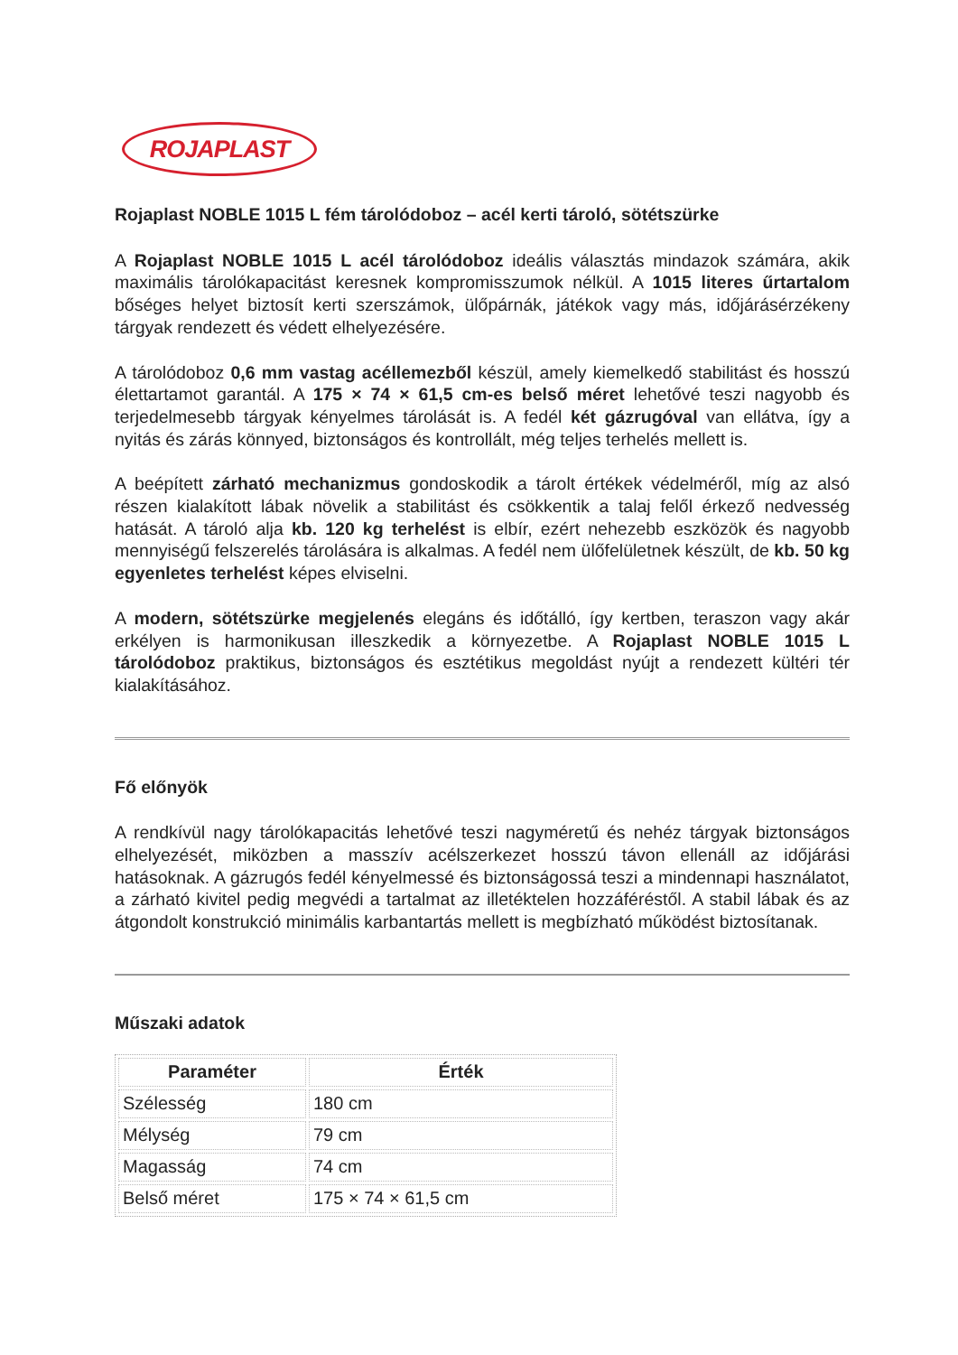ROJAPLAST
Rojaplast NOBLE 1015 L fém tárolódoboz – acél kerti tároló, sötétszürke
A Rojaplast NOBLE 1015 L acél tárolódoboz ideális választás mindazok számára, akik maximális tárolókapacitást keresnek kompromisszumok nélkül. A 1015 literes űrtartalom bőséges helyet biztosít kerti szerszámok, ülőpárnák, játékok vagy más, időjárásérzékeny tárgyak rendezett és védett elhelyezésére.
A tárolódoboz 0,6 mm vastag acéllemezből készül, amely kiemelkedő stabilitást és hosszú élettartamot garantál. A 175 × 74 × 61,5 cm-es belső méret lehetővé teszi nagyobb és terjedelmesebb tárgyak kényelmes tárolását is. A fedél két gázrugóval van ellátva, így a nyitás és zárás könnyed, biztonságos és kontrollált, még teljes terhelés mellett is.
A beépített zárható mechanizmus gondoskodik a tárolt értékek védelméről, míg az alsó részen kialakított lábak növelik a stabilitást és csökkentik a talaj felől érkező nedvesség hatását. A tároló alja kb. 120 kg terhelést is elbír, ezért nehezebb eszközök és nagyobb mennyiségű felszerelés tárolására is alkalmas. A fedél nem ülőfelületnek készült, de kb. 50 kg egyenletes terhelést képes elviselni.
A modern, sötétszürke megjelenés elegáns és időtálló, így kertben, teraszon vagy akár erkélyen is harmonikusan illeszkedik a környezetbe. A Rojaplast NOBLE 1015 L tárolódoboz praktikus, biztonságos és esztétikus megoldást nyújt a rendezett kültéri tér kialakításához.
Fő előnyök
A rendkívül nagy tárolókapacitás lehetővé teszi nagyméretű és nehéz tárgyak biztonságos elhelyezését, miközben a masszív acélszerkezet hosszú távon ellenáll az időjárási hatásoknak. A gázrugós fedél kényelmessé és biztonságossá teszi a mindennapi használatot, a zárható kivitel pedig megvédi a tartalmat az illetéktelen hozzáféréstől. A stabil lábak és az átgondolt konstrukció minimális karbantartás mellett is megbízható működést biztosítanak.
Műszaki adatok
| Paraméter | Érték |
| --- | --- |
| Szélesség | 180 cm |
| Mélység | 79 cm |
| Magasság | 74 cm |
| Belső méret | 175 × 74 × 61,5 cm |